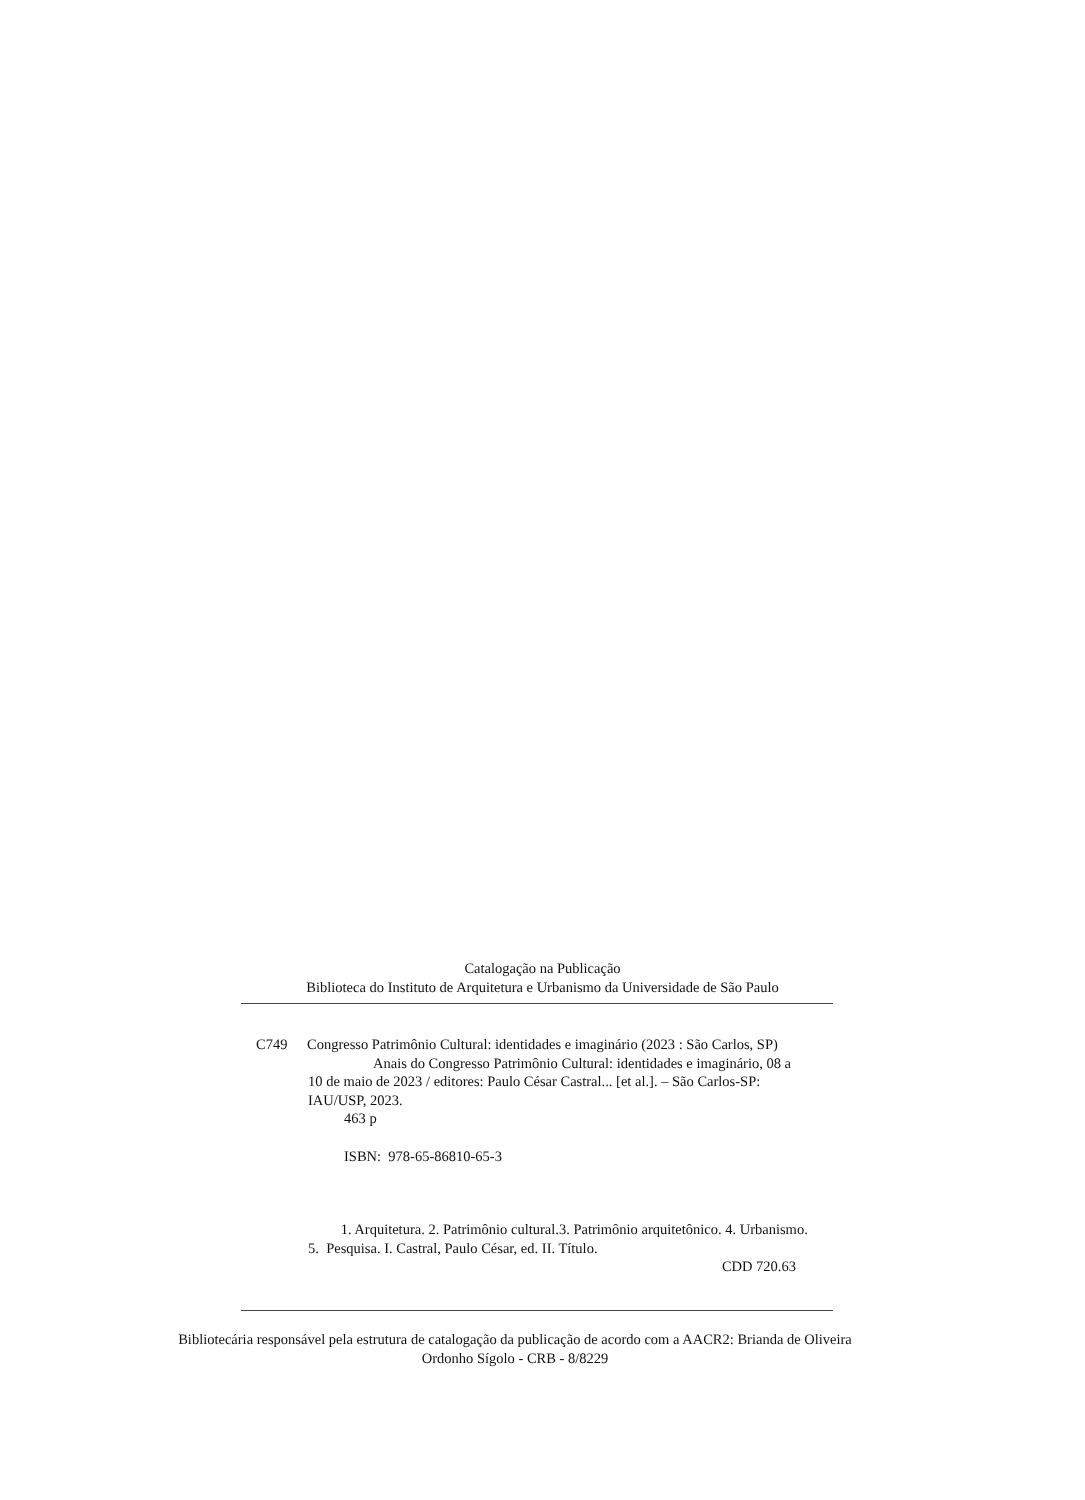Catalogação na Publicação
Biblioteca do Instituto de Arquitetura e Urbanismo da Universidade de São Paulo
C749 Congresso Patrimônio Cultural: identidades e imaginário (2023 : São Carlos, SP)
Anais do Congresso Patrimônio Cultural: identidades e imaginário, 08 a 10 de maio de 2023 / editores: Paulo César Castral... [et al.]. – São Carlos-SP: IAU/USP, 2023.
463 p
ISBN: 978-65-86810-65-3
1. Arquitetura. 2. Patrimônio cultural.3. Patrimônio arquitetônico. 4. Urbanismo. 5. Pesquisa. I. Castral, Paulo César, ed. II. Título.
CDD 720.63
Bibliotecária responsável pela estrutura de catalogação da publicação de acordo com a AACR2: Brianda de Oliveira Ordonho Sígolo - CRB - 8/8229